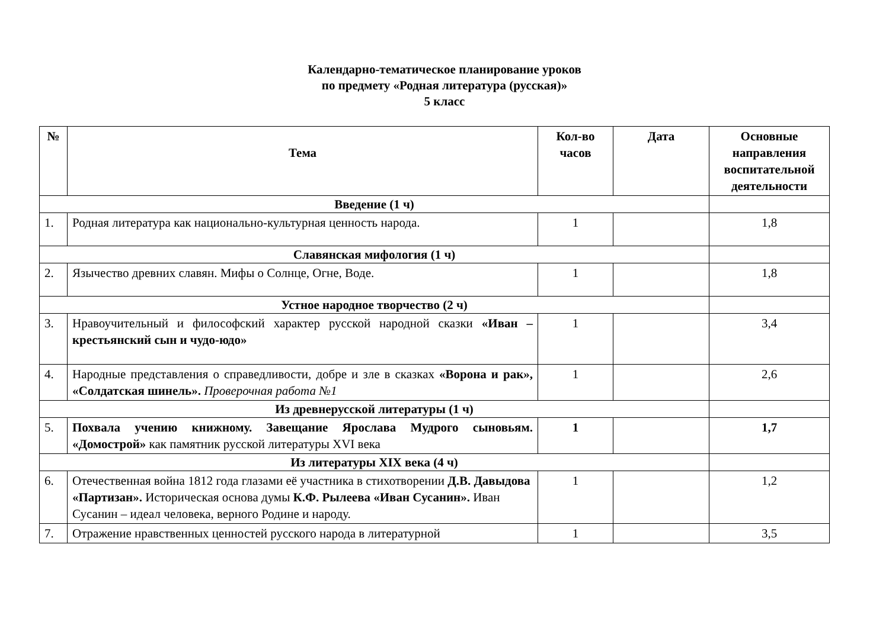Календарно-тематическое планирование уроков
по предмету «Родная литература (русская)»
5 класс
| № | Тема | Кол-во часов | Дата | Основные направления воспитательной деятельности |
| --- | --- | --- | --- | --- |
| Введение (1 ч) | | | | |
| 1. | Родная литература как национально-культурная ценность народа. | 1 | | 1,8 |
| Славянская мифология (1 ч) | | | | |
| 2. | Язычество древних славян. Мифы о Солнце, Огне, Воде. | 1 | | 1,8 |
| Устное народное творчество (2 ч) | | | | |
| 3. | Нравоучительный и философский характер русской народной сказки «Иван – крестьянский сын и чудо-юдо» | 1 | | 3,4 |
| 4. | Народные представления о справедливости, добре и зле в сказках «Ворона и рак», «Солдатская шинель». Проверочная работа №1 | 1 | | 2,6 |
| Из древнерусской литературы (1 ч) | | | | |
| 5. | Похвала учению книжному. Завещание Ярослава Мудрого сыновьям. «Домострой» как памятник русской литературы XVI века | 1 | | 1,7 |
| Из литературы XIX века (4 ч) | | | | |
| 6. | Отечественная война 1812 года глазами её участника в стихотворении Д.В. Давыдова «Партизан». Историческая основа думы К.Ф. Рылеева «Иван Сусанин». Иван Сусанин – идеал человека, верного Родине и народу. | 1 | | 1,2 |
| 7. | Отражение нравственных ценностей русского народа в литературной | 1 | | 3,5 |